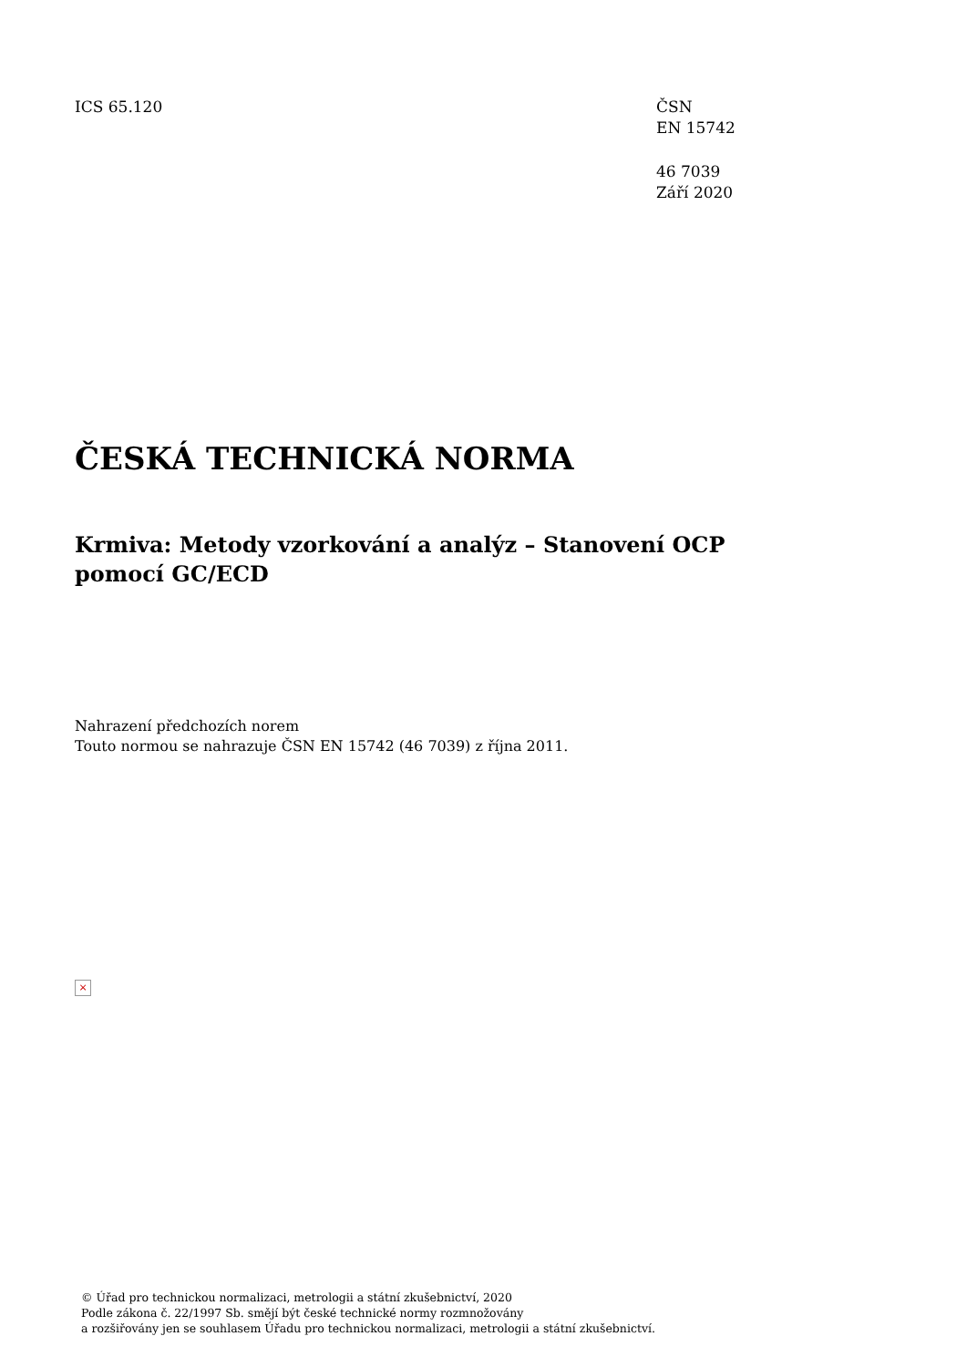ICS 65.120 ČSN
EN 15742
46 7039
Září 2020
ČESKÁ TECHNICKÁ NORMA
Krmiva: Metody vzorkování a analýz – Stanovení OCP pomocí GC/ECD
Nahrazení předchozích norem
Touto normou se nahrazuje ČSN EN 15742 (46 7039) z října 2011.
×
© Úřad pro technickou normalizaci, metrologii a státní zkušebnictví, 2020
Podle zákona č. 22/1997 Sb. smějí být české technické normy rozmnožovány
a rozšiřovány jen se souhlasem Úřadu pro technickou normalizaci, metrologii a státní zkušebnictví.